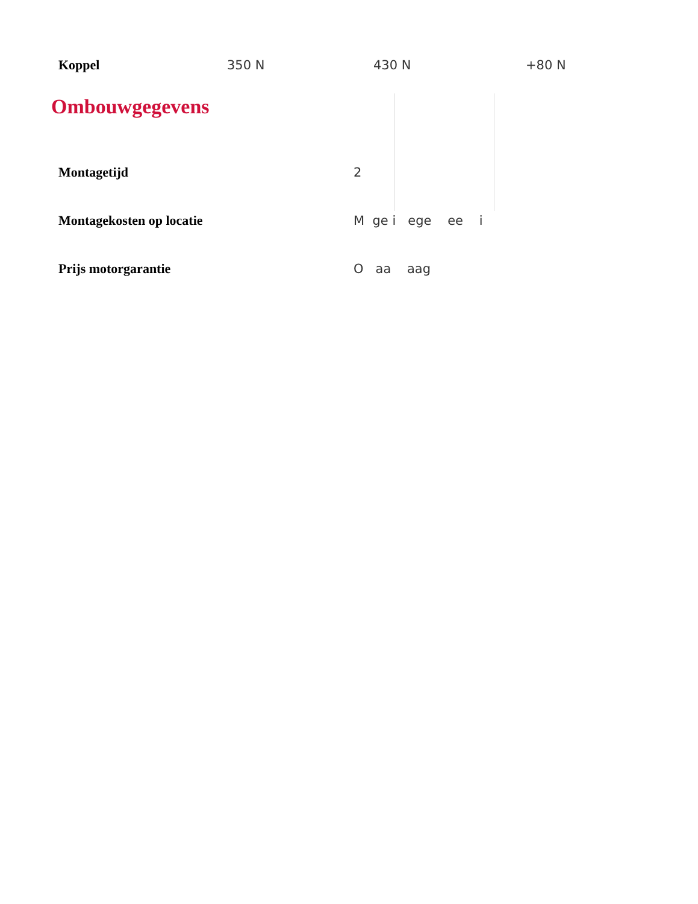| Koppel | 350 N | 430 N | +80 N |
Ombouwgegevens
Montagetijd 2
Montagekosten op locatie M ge i ege ee i
Prijs motorgarantie O aa aag